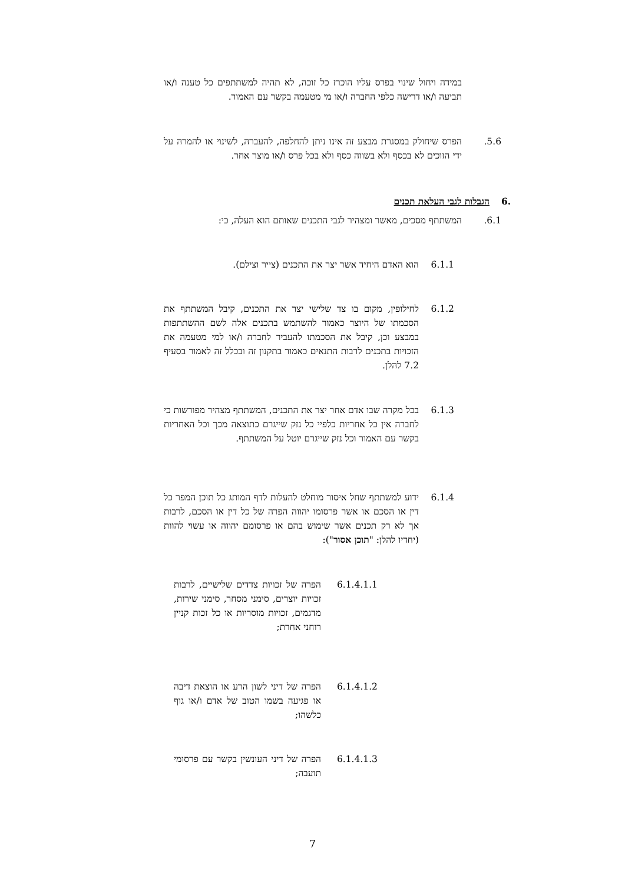במידה ויחול שינוי בפרס עליו הוכרז כל זוכה, לא תהיה למשתתפים כל טענה ו/או תביעה ו/או דרישה כלפי החברה ו/או מי מטעמה בקשר עם האמור.
5.6. הפרס שיחולק במסגרת מבצע זה אינו ניתן להחלפה, להעברה, לשינוי או להמרה על ידי הזוכים לא בכסף ולא בשווה כסף ולא בכל פרס ו/או מוצר אחר.
6. הגבלות לגבי העלאת תכנים
6.1. המשתתף מסכים, מאשר ומצהיר לגבי התכנים שאותם הוא העלה, כי:
6.1.1 הוא האדם היחיד אשר יצר את התכנים (צייר וצילם).
6.1.2 לחילופין, מקום בו צד שלישי יצר את התכנים, קיבל המשתתף את הסכמתו של היוצר כאמור להשתמש בתכנים אלה לשם ההשתתפות במבצע וכן, קיבל את הסכמתו להעביר לחברה ו/או למי מטעמה את הזכויות בתכנים לרבות התנאים כאמור בתקנון זה ובכלל זה לאמור בסעיף 7.2 להלן.
6.1.3 בכל מקרה שבו אדם אחר יצר את התכנים, המשתתף מצהיר מפורשות כי לחברה אין כל אחריות כלפיי כל נזק שייגרם כתוצאה מכך וכל האחריות בקשר עם האמור וכל נזק שייגרם יוטל על המשתתף.
6.1.4 ידוע למשתתף שחל איסור מוחלט להעלות לדף המותג כל תוכן המפר כל דין או הסכם או אשר פרסומו יהווה הפרה של כל דין או הסכם, לרבות אך לא רק תכנים אשר שימוש בהם או פרסומם יהווה או עשוי להוות (יחדיו להלן: "תוכן אסור"):
6.1.4.1.1 הפרה של זכויות צדדים שלישיים, לרבות זכויות יוצרים, סימני מסחר, סימני שירות, מדגמים, זכויות מוסריות או כל זכות קניין רוחני אחרת;
6.1.4.1.2 הפרה של דיני לשון הרע או הוצאת דיבה או פגיעה בשמו הטוב של אדם ו/או גוף כלשהו;
6.1.4.1.3 הפרה של דיני העונשין בקשר עם פרסומי תועבה;
7